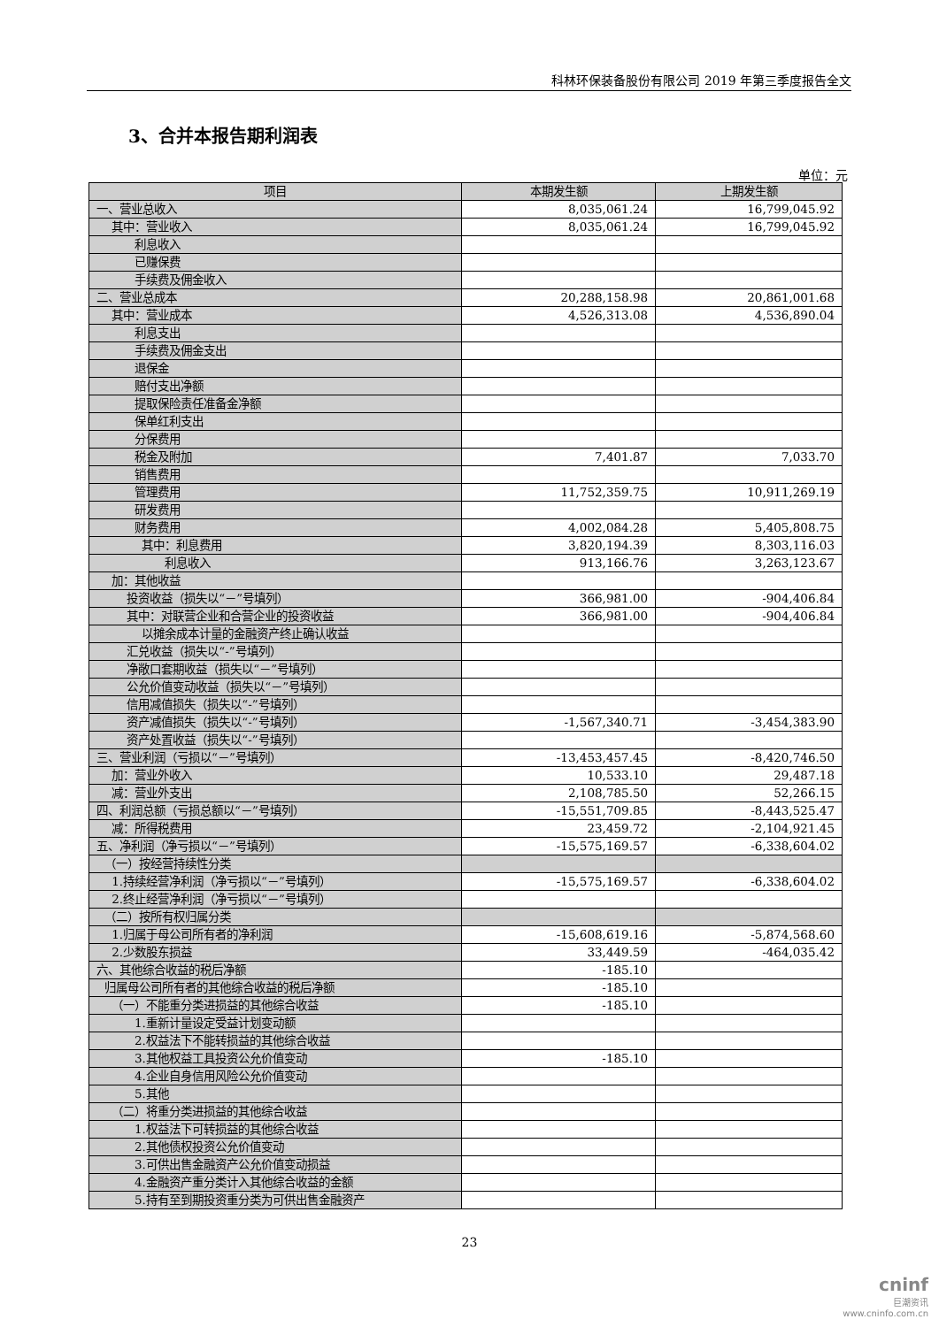科林环保装备股份有限公司 2019 年第三季度报告全文
3、合并本报告期利润表
单位：元
| 项目 | 本期发生额 | 上期发生额 |
| --- | --- | --- |
| 一、营业总收入 | 8,035,061.24 | 16,799,045.92 |
| 其中：营业收入 | 8,035,061.24 | 16,799,045.92 |
| 利息收入 | | |
| 已赚保费 | | |
| 手续费及佣金收入 | | |
| 二、营业总成本 | 20,288,158.98 | 20,861,001.68 |
| 其中：营业成本 | 4,526,313.08 | 4,536,890.04 |
| 利息支出 | | |
| 手续费及佣金支出 | | |
| 退保金 | | |
| 赔付支出净额 | | |
| 提取保险责任准备金净额 | | |
| 保单红利支出 | | |
| 分保费用 | | |
| 税金及附加 | 7,401.87 | 7,033.70 |
| 销售费用 | | |
| 管理费用 | 11,752,359.75 | 10,911,269.19 |
| 研发费用 | | |
| 财务费用 | 4,002,084.28 | 5,405,808.75 |
| 其中：利息费用 | 3,820,194.39 | 8,303,116.03 |
| 利息收入 | 913,166.76 | 3,263,123.67 |
| 加：其他收益 | | |
| 投资收益（损失以“－”号填列） | 366,981.00 | -904,406.84 |
| 其中：对联营企业和合营企业的投资收益 | 366,981.00 | -904,406.84 |
| 以摊余成本计量的金融资产终止确认收益 | | |
| 汇兑收益（损失以“-”号填列） | | |
| 净敞口套期收益（损失以“－”号填列） | | |
| 公允价值变动收益（损失以“－”号填列） | | |
| 信用减值损失（损失以“-”号填列） | | |
| 资产减值损失（损失以“-”号填列） | -1,567,340.71 | -3,454,383.90 |
| 资产处置收益（损失以“-”号填列） | | |
| 三、营业利润（亏损以“－”号填列） | -13,453,457.45 | -8,420,746.50 |
| 加：营业外收入 | 10,533.10 | 29,487.18 |
| 减：营业外支出 | 2,108,785.50 | 52,266.15 |
| 四、利润总额（亏损总额以“－”号填列） | -15,551,709.85 | -8,443,525.47 |
| 减：所得税费用 | 23,459.72 | -2,104,921.45 |
| 五、净利润（净亏损以“－”号填列） | -15,575,169.57 | -6,338,604.02 |
| （一）按经营持续性分类 | | |
| 1.持续经营净利润（净亏损以“－”号填列） | -15,575,169.57 | -6,338,604.02 |
| 2.终止经营净利润（净亏损以“－”号填列） | | |
| （二）按所有权归属分类 | | |
| 1.归属于母公司所有者的净利润 | -15,608,619.16 | -5,874,568.60 |
| 2.少数股东损益 | 33,449.59 | -464,035.42 |
| 六、其他综合收益的税后净额 | -185.10 | |
| 归属母公司所有者的其他综合收益的税后净额 | -185.10 | |
| （一）不能重分类进损益的其他综合收益 | -185.10 | |
| 1.重新计量设定受益计划变动额 | | |
| 2.权益法下不能转损益的其他综合收益 | | |
| 3.其他权益工具投资公允价值变动 | -185.10 | |
| 4.企业自身信用风险公允价值变动 | | |
| 5.其他 | | |
| （二）将重分类进损益的其他综合收益 | | |
| 1.权益法下可转损益的其他综合收益 | | |
| 2.其他债权投资公允价值变动 | | |
| 3.可供出售金融资产公允价值变动损益 | | |
| 4.金融资产重分类计入其他综合收益的金额 | | |
| 5.持有至到期投资重分类为可供出售金融资产 | | |
23
cninf
巨潮资讯
www.cninfo.com.cn